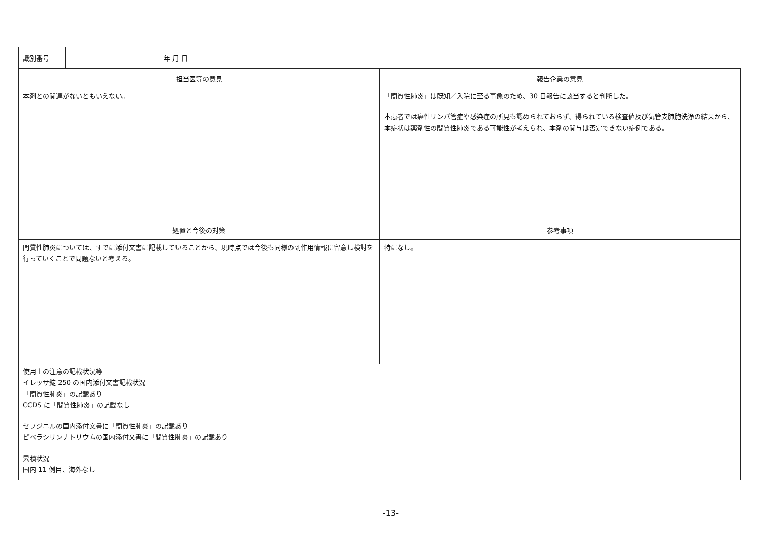| 識別番号 | | 年 月 日 |
| 担当医等の意見 | 報告企業の意見 |
| --- | --- |
| 本剤との関連がないともいえない。 | 「間質性肺炎」は既知／入院に至る事象のため、30 日報告に該当すると判断した。 本患者では癌性リンパ管症や感染症の所見も認められておらず、得られている検査値及び気管支肺胞洗浄の結果から、本症状は薬剤性の間質性肺炎である可能性が考えられ、本剤の関与は否定できない症例である。 |
| 処置と今後の対策 | 参考事項 |
| 間質性肺炎については、すでに添付文書に記載していることから、現時点では今後も同様の副作用情報に留意し検討を行っていくことで問題ないと考える。 | 特になし。 |
| 使用上の注意の記載状況等 イレッサ錠 250 の国内添付文書記載状況 「間質性肺炎」の記載あり CCDS に「間質性肺炎」の記載なし セフジニルの国内添付文書に「間質性肺炎」の記載あり ピペラシリンナトリウムの国内添付文書に「間質性肺炎」の記載あり 累積状況 国内 11 例目、海外なし | |
-13-